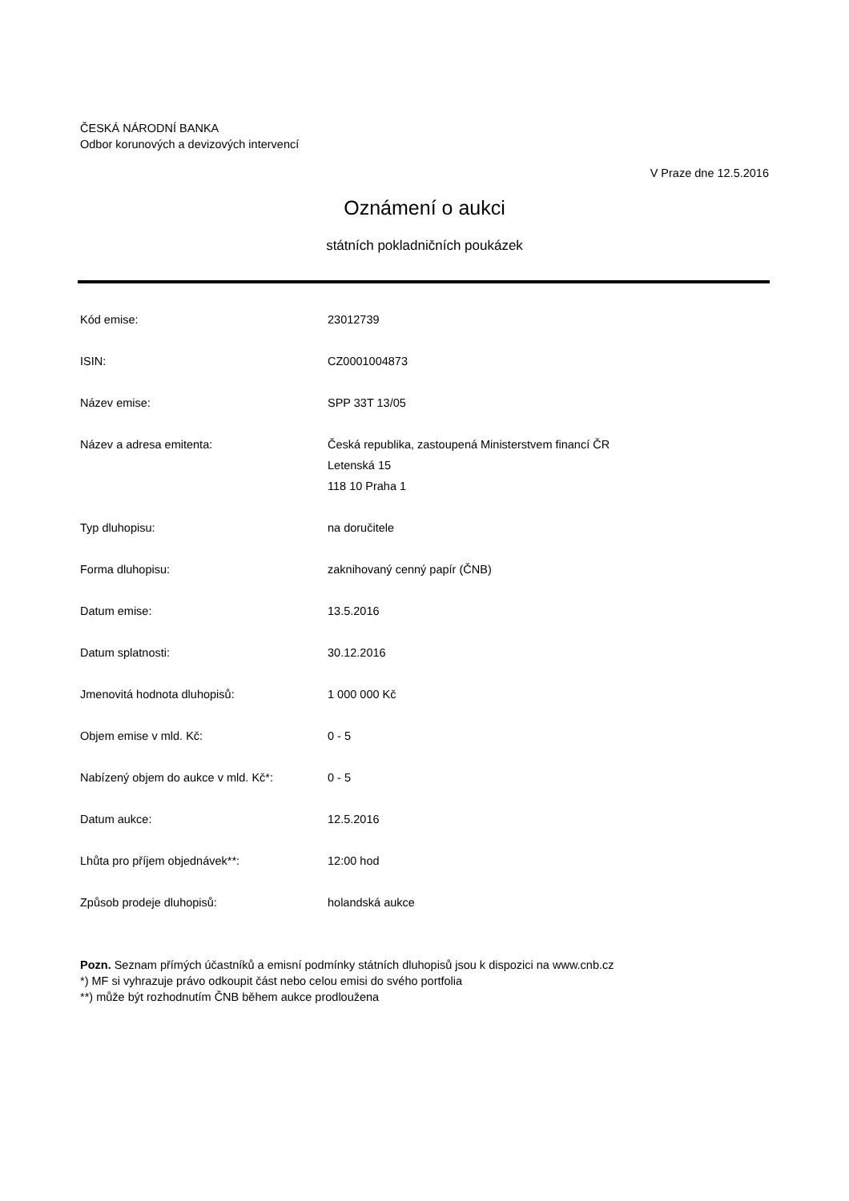ČESKÁ NÁRODNÍ BANKA
Odbor korunových a devizových intervencí
V Praze dne 12.5.2016
Oznámení o aukci
státních pokladničních poukázek
| Kód emise: | 23012739 |
| ISIN: | CZ0001004873 |
| Název emise: | SPP 33T 13/05 |
| Název a adresa emitenta: | Česká republika, zastoupená Ministerstvem financí ČR Letenská 15 118 10 Praha 1 |
| Typ dluhopisu: | na doručitele |
| Forma dluhopisu: | zaknihovaný cenný papír (ČNB) |
| Datum emise: | 13.5.2016 |
| Datum splatnosti: | 30.12.2016 |
| Jmenovitá hodnota dluhopisů: | 1 000 000 Kč |
| Objem emise v mld. Kč: | 0 - 5 |
| Nabízený objem do aukce v mld. Kč*: | 0 - 5 |
| Datum aukce: | 12.5.2016 |
| Lhůta pro příjem objednávek**: | 12:00 hod |
| Způsob prodeje dluhopisů: | holandská aukce |
Pozn. Seznam přímých účastníků a emisní podmínky státních dluhopisů jsou k dispozici na www.cnb.cz
*) MF si vyhrazuje právo odkoupit část nebo celou emisi do svého portfolia
**) může být rozhodnutím ČNB během aukce prodloužena